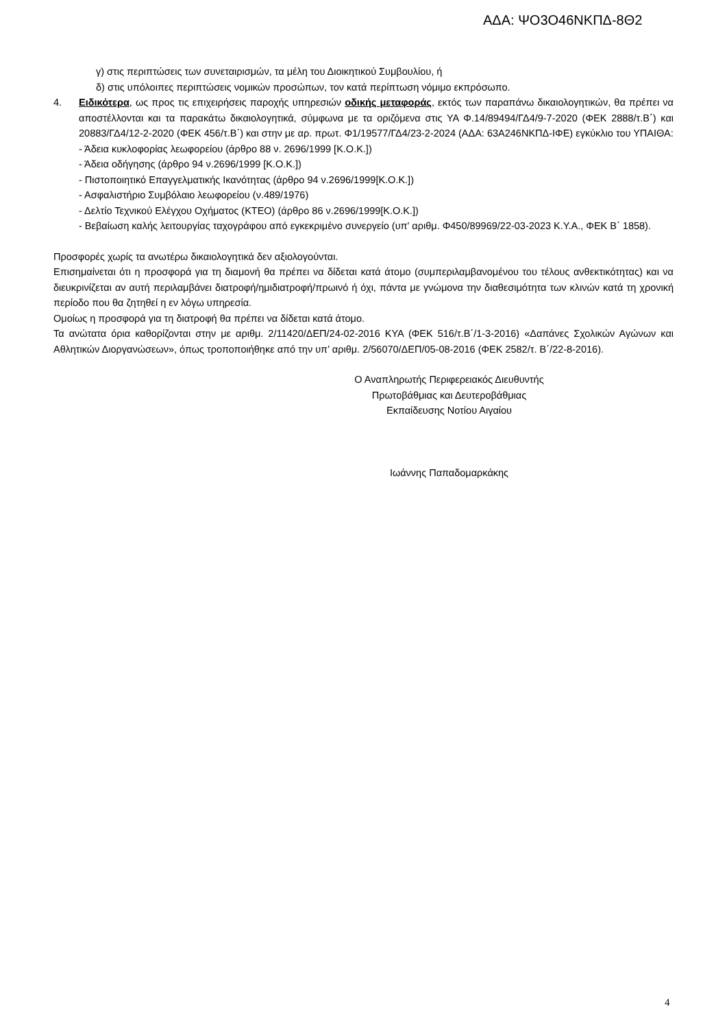ΑΔΑ: ΨΟ3Ο46ΝΚΠΔ-8Θ2
γ) στις περιπτώσεις των συνεταιρισμών, τα μέλη του Διοικητικού Συμβουλίου, ή
δ) στις υπόλοιπες περιπτώσεις νομικών προσώπων, τον κατά περίπτωση νόμιμο εκπρόσωπο.
4. Ειδικότερα, ως προς τις επιχειρήσεις παροχής υπηρεσιών οδικής μεταφοράς, εκτός των παραπάνω δικαιολογητικών, θα πρέπει να αποστέλλονται και τα παρακάτω δικαιολογητικά, σύμφωνα με τα οριζόμενα στις ΥΑ Φ.14/89494/ΓΔ4/9-7-2020 (ΦΕΚ 2888/τ.Β΄) και 20883/ΓΔ4/12-2-2020 (ΦΕΚ 456/τ.Β΄) και στην με αρ. πρωτ. Φ1/19577/ΓΔ4/23-2-2024 (ΑΔΑ: 63Α246ΝΚΠΔ-ΙΦΕ) εγκύκλιο του ΥΠΑΙΘΑ:
- Άδεια κυκλοφορίας λεωφορείου (άρθρο 88 ν. 2696/1999 [Κ.Ο.Κ.])
- Άδεια οδήγησης (άρθρο 94 ν.2696/1999 [Κ.Ο.Κ.])
- Πιστοποιητικό Επαγγελματικής Ικανότητας (άρθρο 94 ν.2696/1999[Κ.Ο.Κ.])
- Ασφαλιστήριο Συμβόλαιο λεωφορείου (ν.489/1976)
- Δελτίο Τεχνικού Ελέγχου Οχήματος (ΚΤΕΟ) (άρθρο 86 ν.2696/1999[Κ.Ο.Κ.])
- Βεβαίωση καλής λειτουργίας ταχογράφου από εγκεκριμένο συνεργείο (υπ' αριθμ. Φ450/89969/22-03-2023 Κ.Υ.Α., ΦΕΚ Β΄ 1858).
Προσφορές χωρίς τα ανωτέρω δικαιολογητικά δεν αξιολογούνται.
Επισημαίνεται ότι η προσφορά για τη διαμονή θα πρέπει να δίδεται κατά άτομο (συμπεριλαμβανομένου του τέλους ανθεκτικότητας) και να διευκρινίζεται αν αυτή περιλαμβάνει διατροφή/ημιδιατροφή/πρωινό ή όχι, πάντα με γνώμονα την διαθεσιμότητα των κλινών κατά τη χρονική περίοδο που θα ζητηθεί η εν λόγω υπηρεσία.
Ομοίως η προσφορά για τη διατροφή θα πρέπει να δίδεται κατά άτομο.
Τα ανώτατα όρια καθορίζονται στην με αριθμ. 2/11420/ΔΕΠ/24-02-2016 ΚΥΑ (ΦΕΚ 516/τ.Β΄/1-3-2016) «Δαπάνες Σχολικών Αγώνων και Αθλητικών Διοργανώσεων», όπως τροποποιήθηκε από την υπ’ αριθμ. 2/56070/ΔΕΠ/05-08-2016 (ΦΕΚ 2582/τ. Β΄/22-8-2016).
Ο Αναπληρωτής Περιφερειακός Διευθυντής
Πρωτοβάθμιας και Δευτεροβάθμιας
Εκπαίδευσης Νοτίου Αιγαίου
Ιωάννης Παπαδομαρκάκης
4